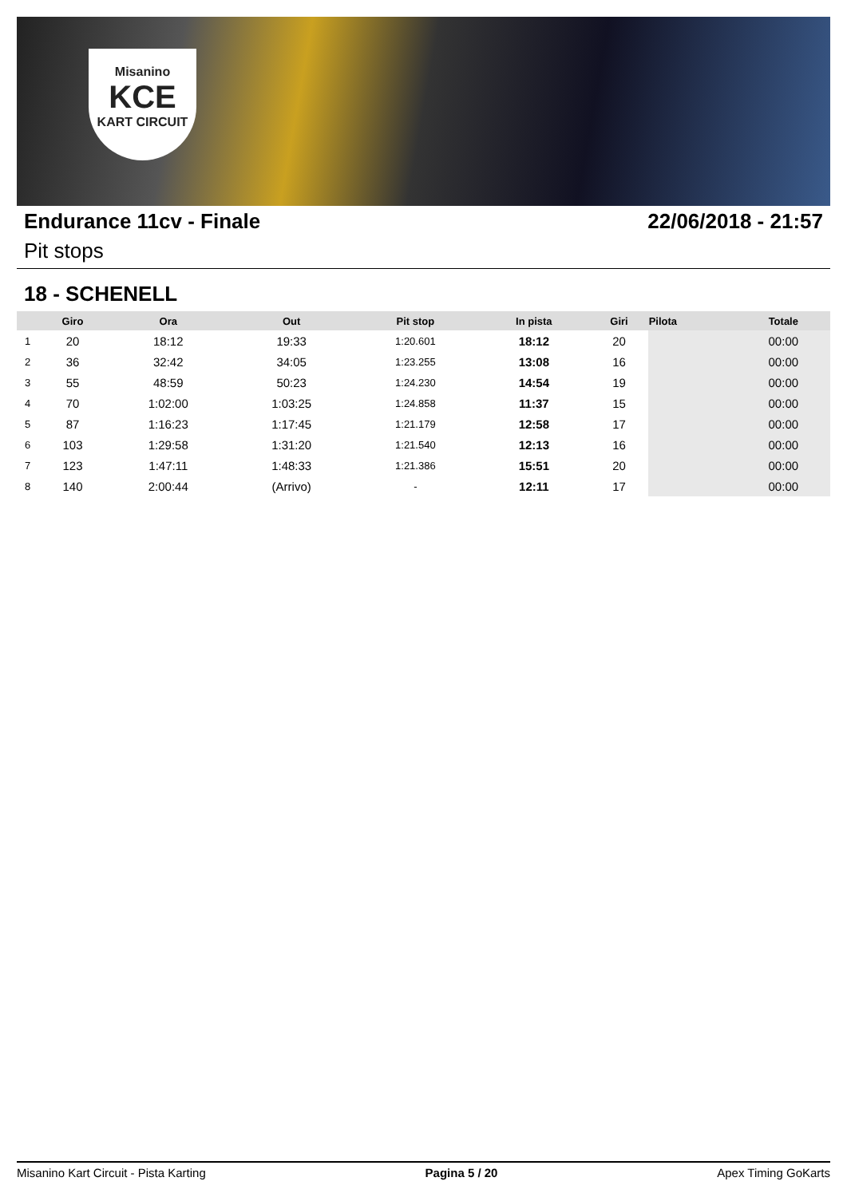Misanino
KCE
KART CIRCUIT
Endurance 11cv - Finale 22/06/2018 - 21:57
Pit stops
18 - SCHENELL
| | Giro | Ora | Out | Pit stop | In pista | Giri | Pilota | Totale |
| --- | --- | --- | --- | --- | --- | --- | --- | --- |
| 1 | 20 | 18:12 | 19:33 | 1:20.601 | 18:12 | 20 | | 00:00 |
| 2 | 36 | 32:42 | 34:05 | 1:23.255 | 13:08 | 16 | | 00:00 |
| 3 | 55 | 48:59 | 50:23 | 1:24.230 | 14:54 | 19 | | 00:00 |
| 4 | 70 | 1:02:00 | 1:03:25 | 1:24.858 | 11:37 | 15 | | 00:00 |
| 5 | 87 | 1:16:23 | 1:17:45 | 1:21.179 | 12:58 | 17 | | 00:00 |
| 6 | 103 | 1:29:58 | 1:31:20 | 1:21.540 | 12:13 | 16 | | 00:00 |
| 7 | 123 | 1:47:11 | 1:48:33 | 1:21.386 | 15:51 | 20 | | 00:00 |
| 8 | 140 | 2:00:44 | (Arrivo) | - | 12:11 | 17 | | 00:00 |
Misanino Kart Circuit - Pista Karting Pagina 5 / 20 Apex Timing GoKarts